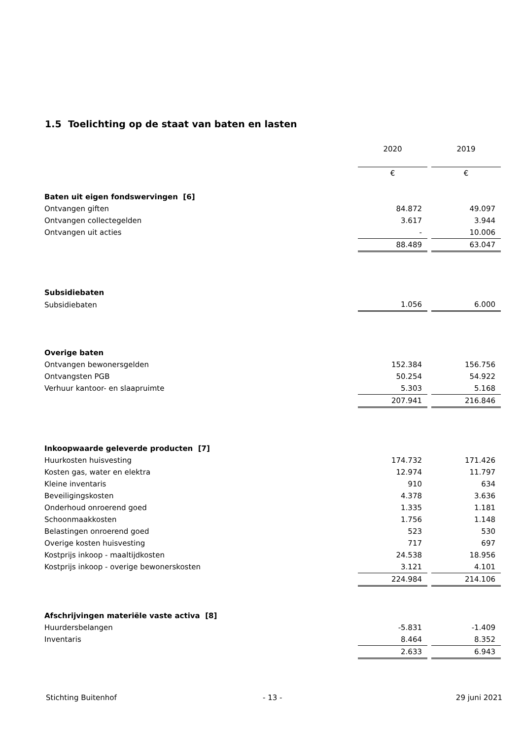1.5 Toelichting op de staat van baten en lasten
| | 2020 | | 2019 |
| | € | | € |
| Baten uit eigen fondswervingen [6] | | | |
| Ontvangen giften | 84.872 | | 49.097 |
| Ontvangen collectegelden | 3.617 | | 3.944 |
| Ontvangen uit acties | - | | 10.006 |
| | 88.489 | | 63.047 |
| Subsidiebaten | | | |
| Subsidiebaten | 1.056 | | 6.000 |
| Overige baten | | | |
| Ontvangen bewonersgelden | 152.384 | | 156.756 |
| Ontvangsten PGB | 50.254 | | 54.922 |
| Verhuur kantoor- en slaapruimte | 5.303 | | 5.168 |
| | 207.941 | | 216.846 |
| Inkoopwaarde geleverde producten [7] | | | |
| Huurkosten huisvesting | 174.732 | | 171.426 |
| Kosten gas, water en elektra | 12.974 | | 11.797 |
| Kleine inventaris | 910 | | 634 |
| Beveiligingskosten | 4.378 | | 3.636 |
| Onderhoud onroerend goed | 1.335 | | 1.181 |
| Schoonmaakkosten | 1.756 | | 1.148 |
| Belastingen onroerend goed | 523 | | 530 |
| Overige kosten huisvesting | 717 | | 697 |
| Kostprijs inkoop - maaltijdkosten | 24.538 | | 18.956 |
| Kostprijs inkoop - overige bewonerskosten | 3.121 | | 4.101 |
| | 224.984 | | 214.106 |
| Afschrijvingen materiële vaste activa [8] | | | |
| Huurdersbelangen | -5.831 | | -1.409 |
| Inventaris | 8.464 | | 8.352 |
| | 2.633 | | 6.943 |
Stichting Buitenhof - 13 - 29 juni 2021